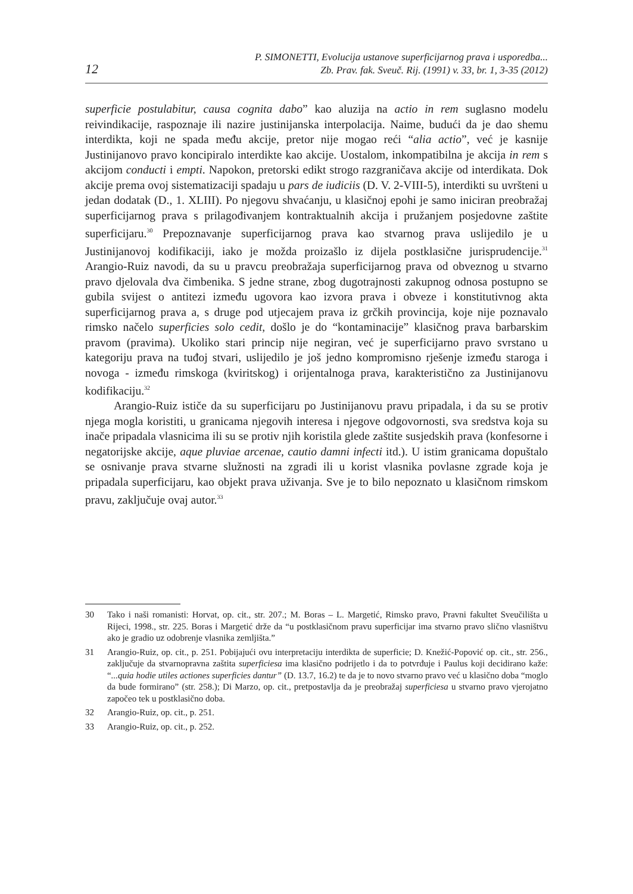12
P. SIMONETTI, Evolucija ustanove superficijarnog prava i usporedba...
Zb. Prav. fak. Sveuč. Rij. (1991) v. 33, br. 1, 3-35 (2012)
superficie postulabitur, causa cognita dabo” kao aluzija na actio in rem suglasno modelu reivindikacije, raspoznaje ili nazire justinijanska interpolacija. Naime, budući da je dao shemu interdikta, koji ne spada među akcije, pretor nije mogao reći “alia actio”, već je kasnije Justinijanovo pravo koncipiralo interdikte kao akcije. Uostalom, inkompatibilna je akcija in rem s akcijom conducti i empti. Napokon, pretorski edikt strogo razgraničava akcije od interdikata. Dok akcije prema ovoj sistematizaciji spadaju u pars de iudiciis (D. V. 2-VIII-5), interdikti su uvršteni u jedan dodatak (D., 1. XLIII). Po njegovu shvaćanju, u klasičnoj epohi je samo iniciran preobražaj superficijarnog prava s prilagođivanjem kontraktualnih akcija i pružanjem posjedovne zaštite superficijaru.<sup>30</sup> Prepoznavanje superficijarnog prava kao stvarnog prava uslijedilo je u Justinijanovoj kodifikaciji, iako je možda proizašlo iz dijela postklasične jurisprudencije.<sup>31</sup> Arangio-Ruiz navodi, da su u pravcu preobražaja superficijarnog prava od obveznog u stvarno pravo djelovala dva čimbenika. S jedne strane, zbog dugotrajnosti zakupnog odnosa postupno se gubila svijest o antitezi između ugovora kao izvora prava i obveze i konstitutivnog akta superficijarnog prava a, s druge pod utjecajem prava iz grčkih provincija, koje nije poznavalo rimsko načelo superficies solo cedit, došlo je do “kontaminacije” klasičnog prava barbarskim pravom (pravima). Ukoliko stari princip nije negiran, već je superficijarno pravo svrstano u kategoriju prava na tuđoj stvari, uslijedilo je još jedno kompromisno rješenje između staroga i novoga - između rimskoga (kviritskog) i orijentalnoga prava, karakteristično za Justinijanovu kodifikaciju.<sup>32</sup>
Arangio-Ruiz ističe da su superficijaru po Justinijanovu pravu pripadala, i da su se protiv njega mogla koristiti, u granicama njegovih interesa i njegove odgovornosti, sva sredstva koja su inače pripadala vlasnicima ili su se protiv njih koristila glede zaštite susjedskih prava (konfesorne i negatorijske akcije, aque pluviae arcenae, cautio damni infecti itd.). U istim granicama dopuštalo se osnivanje prava stvarne služnosti na zgradi ili u korist vlasnika povlasne zgrade koja je pripadala superficijaru, kao objekt prava uživanja. Sve je to bilo nepoznato u klasičnom rimskom pravu, zaključuje ovaj autor.<sup>33</sup>
30 Tako i naši romanisti: Horvat, op. cit., str. 207.; M. Boras – L. Margetić, Rimsko pravo, Pravni fakultet Sveučilišta u Rijeci, 1998., str. 225. Boras i Margetić drže da “u postklasičnom pravu superficijar ima stvarno pravo slično vlasništvu ako je gradio uz odobrenje vlasnika zemljišta.”
31 Arangio-Ruiz, op. cit., p. 251. Pobijajući ovu interpretaciju interdikta de superficie; D. Knežić-Popović op. cit., str. 256., zaključuje da stvarnopravna zaštita superficiesa ima klasično podrijetlo i da to potvrđuje i Paulus koji decidirano kaže: “...quia hodie utiles actiones superficies dantur” (D. 13.7, 16.2) te da je to novo stvarno pravo već u klasično doba “moglo da bude formirano” (str. 258.); Di Marzo, op. cit., pretpostavlja da je preobražaj superficiesa u stvarno pravo vjerojatno započeo tek u postklasično doba.
32 Arangio-Ruiz, op. cit., p. 251.
33 Arangio-Ruiz, op. cit., p. 252.